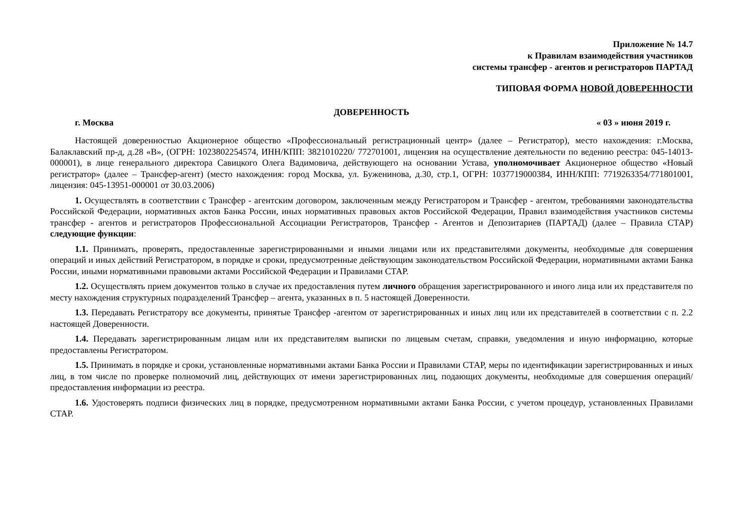Приложение № 14.7
к Правилам взаимодействия участников
системы трансфер - агентов и регистраторов ПАРТАД
ТИПОВАЯ ФОРМА НОВОЙ ДОВЕРЕННОСТИ
ДОВЕРЕННОСТЬ
г. Москва « 03 » июня 2019 г.
Настоящей доверенностью Акционерное общество «Профессиональный регистрационный центр» (далее – Регистратор), место нахождения: г.Москва, Балаклавский пр-д, д.28 «В», (ОГРН: 1023802254574, ИНН/КПП: 3821010220/ 772701001, лицензия на осуществление деятельности по ведению реестра: 045-14013-000001), в лице генерального директора Савицкого Олега Вадимовича, действующего на основании Устава, уполномочивает Акционерное общество «Новый регистратор» (далее – Трансфер-агент) (место нахождения: город Москва, ул. Буженинова, д.30, стр.1, ОГРН: 1037719000384, ИНН/КПП: 7719263354/771801001, лицензия: 045-13951-000001 от 30.03.2006)
1. Осуществлять в соответствии с Трансфер - агентским договором, заключенным между Регистратором и Трансфер - агентом, требованиями законодательства Российской Федерации, нормативных актов Банка России, иных нормативных правовых актов Российской Федерации, Правил взаимодействия участников системы трансфер - агентов и регистраторов Профессиональной Ассоциации Регистраторов, Трансфер - Агентов и Депозитариев (ПАРТАД) (далее – Правила СТАР) следующие функции:
1.1. Принимать, проверять, предоставленные зарегистрированными и иными лицами или их представителями документы, необходимые для совершения операций и иных действий Регистратором, в порядке и сроки, предусмотренные действующим законодательством Российской Федерации, нормативными актами Банка России, иными нормативными правовыми актами Российской Федерации и Правилами СТАР.
1.2. Осуществлять прием документов только в случае их предоставления путем личного обращения зарегистрированного и иного лица или их представителя по месту нахождения структурных подразделений Трансфер – агента, указанных в п. 5 настоящей Доверенности.
1.3. Передавать Регистратору все документы, принятые Трансфер -агентом от зарегистрированных и иных лиц или их представителей в соответствии с п. 2.2 настоящей Доверенности.
1.4. Передавать зарегистрированным лицам или их представителям выписки по лицевым счетам, справки, уведомления и иную информацию, которые предоставлены Регистратором.
1.5. Принимать в порядке и сроки, установленные нормативными актами Банка России и Правилами СТАР, меры по идентификации зарегистрированных и иных лиц, в том числе по проверке полномочий лиц, действующих от имени зарегистрированных лиц, подающих документы, необходимые для совершения операций/предоставления информации из реестра.
1.6. Удостоверять подписи физических лиц в порядке, предусмотренном нормативными актами Банка России, с учетом процедур, установленных Правилами СТАР.